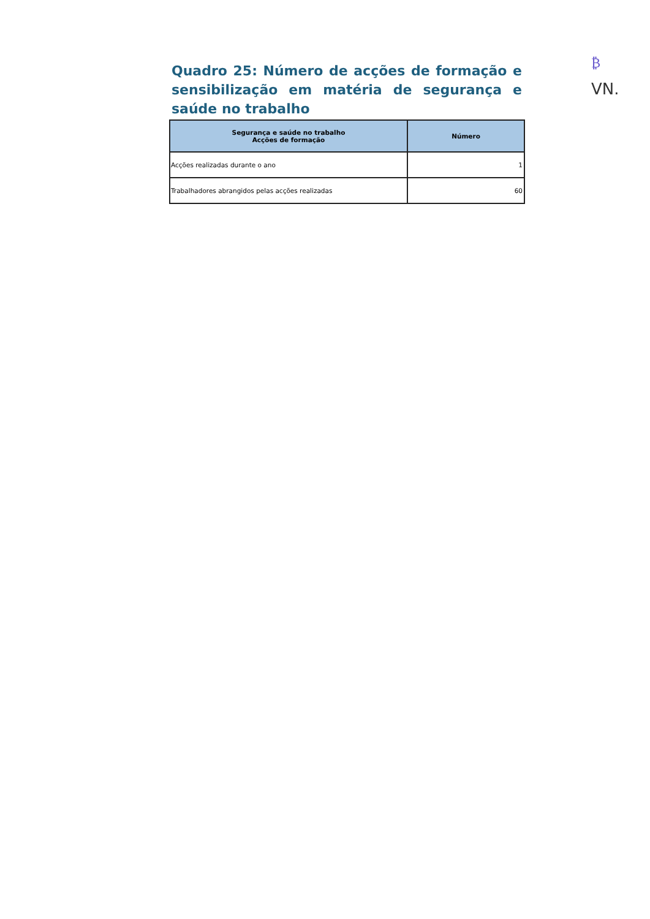₿
VN.
Quadro 25: Número de acções de formação e sensibilização em matéria de segurança e saúde no trabalho
| Segurança e saúde no trabalho Acções de formação | Número |
| --- | --- |
| Acções realizadas durante o ano | 1 |
| Trabalhadores abrangidos pelas acções realizadas | 60 |